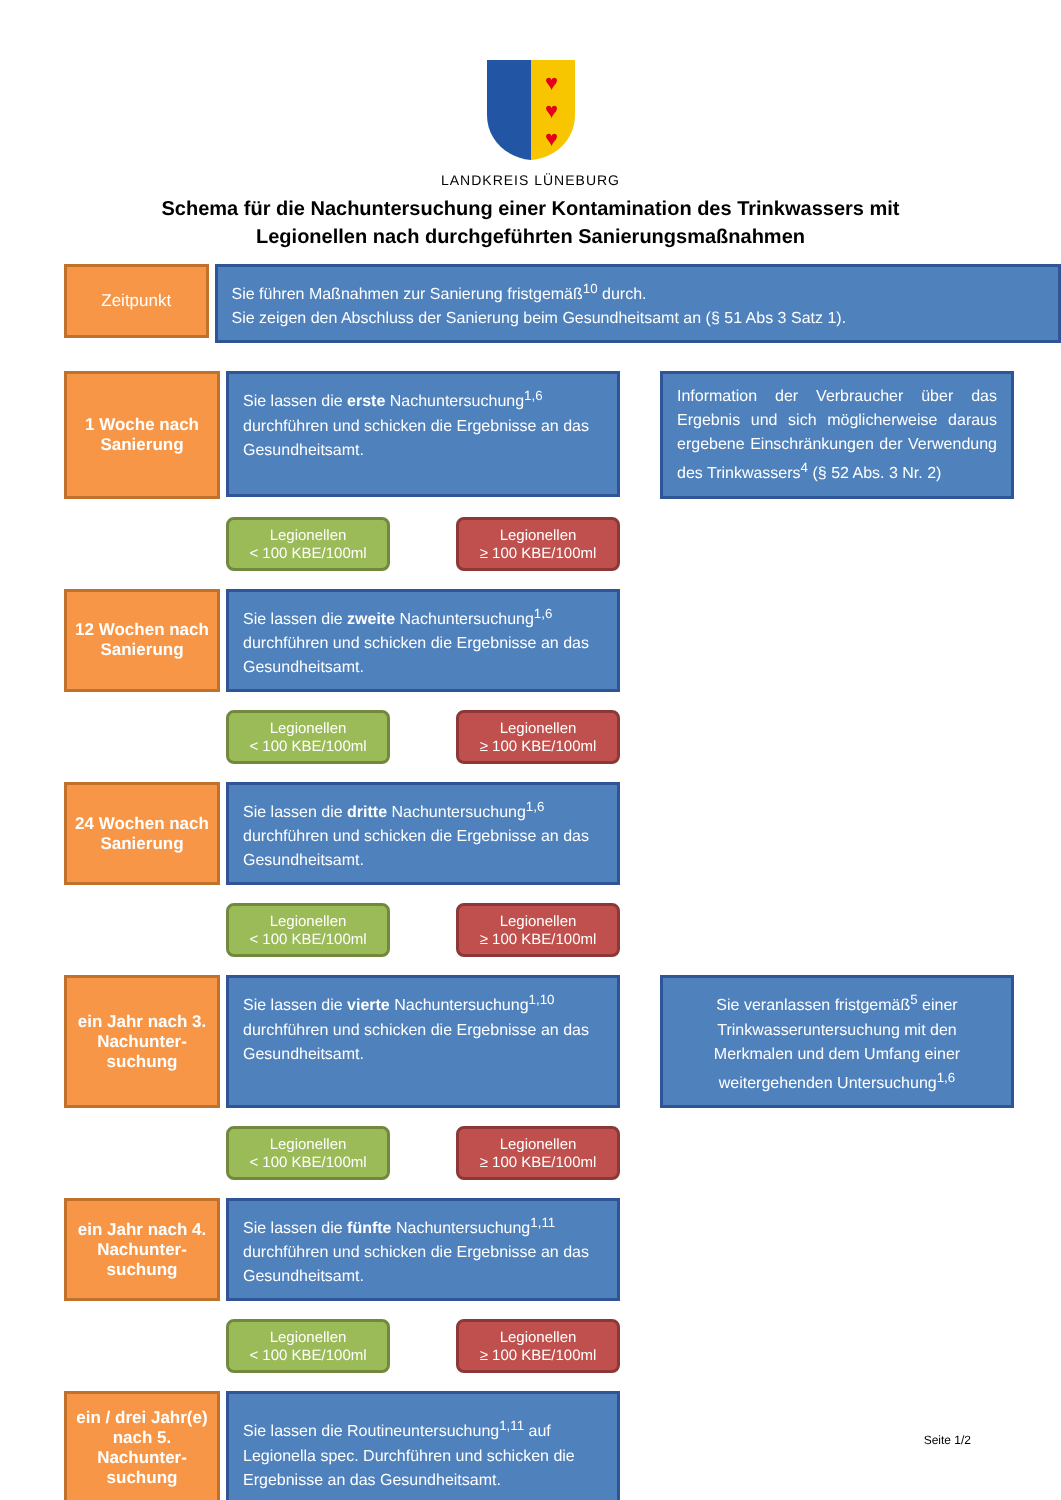♥
♥
♥
LANDKREIS LÜNEBURG
Schema für die Nachuntersuchung einer Kontamination des Trinkwassers mit
Legionellen nach durchgeführten Sanierungsmaßnahmen
Zeitpunkt
Sie führen Maßnahmen zur Sanierung fristgemäß<sup>10</sup> durch.
Sie zeigen den Abschluss der Sanierung beim Gesundheitsamt an (§ 51 Abs 3 Satz 1).
1 Woche nach Sanierung
Sie lassen die erste Nachuntersuchung<sup>1,6</sup> durchführen und schicken die Ergebnisse an das Gesundheitsamt.
Information der Verbraucher über das Ergebnis und sich möglicherweise daraus ergebene Einschränkungen der Verwendung des Trinkwassers<sup>4</sup> (§ 52 Abs. 3 Nr. 2)
Legionellen
< 100 KBE/100ml
Legionellen
≥ 100 KBE/100ml
12 Wochen nach Sanierung
Sie lassen die zweite Nachuntersuchung<sup>1,6</sup> durchführen und schicken die Ergebnisse an das Gesundheitsamt.
Legionellen
< 100 KBE/100ml
Legionellen
≥ 100 KBE/100ml
24 Wochen nach Sanierung
Sie lassen die dritte Nachuntersuchung<sup>1,6</sup> durchführen und schicken die Ergebnisse an das Gesundheitsamt.
Legionellen
< 100 KBE/100ml
Legionellen
≥ 100 KBE/100ml
ein Jahr nach 3. Nachunter-suchung
Sie lassen die vierte Nachuntersuchung<sup>1,10</sup> durchführen und schicken die Ergebnisse an das Gesundheitsamt.
Sie veranlassen fristgemäß<sup>5</sup> einer Trinkwasseruntersuchung mit den Merkmalen und dem Umfang einer weitergehenden Untersuchung<sup>1,6</sup>
Legionellen
< 100 KBE/100ml
Legionellen
≥ 100 KBE/100ml
ein Jahr nach 4. Nachunter-suchung
Sie lassen die fünfte Nachuntersuchung<sup>1,11</sup> durchführen und schicken die Ergebnisse an das Gesundheitsamt.
Legionellen
< 100 KBE/100ml
Legionellen
≥ 100 KBE/100ml
ein / drei Jahr(e) nach 5. Nachunter-suchung
Sie lassen die Routineuntersuchung<sup>1,11</sup> auf Legionella spec. Durchführen und schicken die Ergebnisse an das Gesundheitsamt.
Seite 1/2